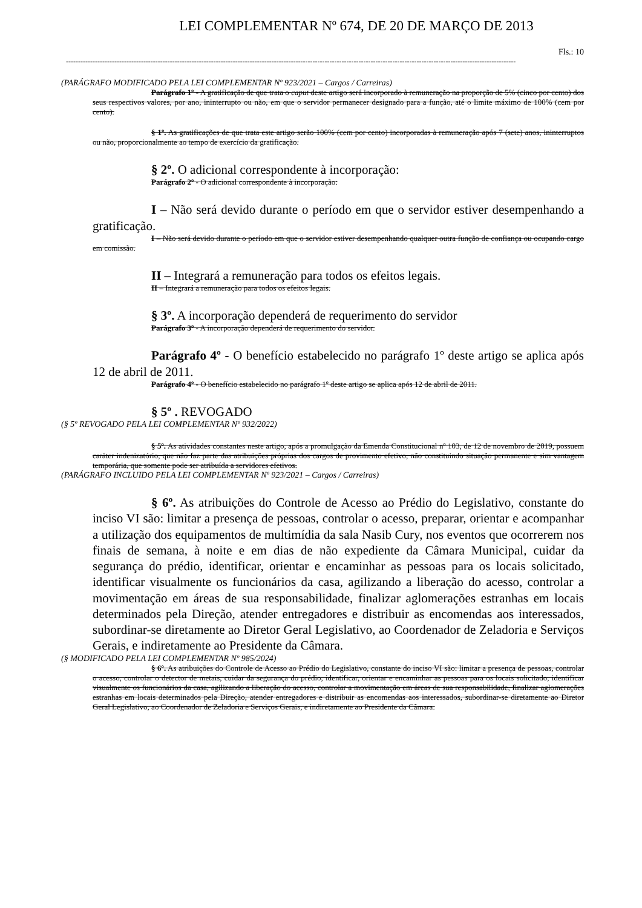LEI COMPLEMENTAR Nº 674, DE 20 DE MARÇO DE 2013
Fls.: 10
------------------------------------------------------------------------------------------------------------------------------------------------------------------------------------------
(PARÁGRAFO MODIFICADO PELA LEI COMPLEMENTAR Nº 923/2021 – Cargos / Carreiras)
Parágrafo 1º - A gratificação de que trata o caput deste artigo será incorporado à remuneração na proporção de 5% (cinco por cento) dos seus respectivos valores, por ano, ininterrupto ou não, em que o servidor permanecer designado para a função, até o limite máximo de 100% (cem por cento).
§ 1º. As gratificações de que trata este artigo serão 100% (cem por cento) incorporadas à remuneração após 7 (sete) anos, ininterruptos ou não, proporcionalmente ao tempo de exercício da gratificação.
§ 2º. O adicional correspondente à incorporação:
Parágrafo 2º - O adicional correspondente à incorporação:
I – Não será devido durante o período em que o servidor estiver desempenhando a gratificação.
I – Não será devido durante o período em que o servidor estiver desempenhando qualquer outra função de confiança ou ocupando cargo em comissão.
II – Integrará a remuneração para todos os efeitos legais.
II – Integrará a remuneração para todos os efeitos legais.
§ 3º. A incorporação dependerá de requerimento do servidor
Parágrafo 3º - A incorporação dependerá de requerimento do servidor.
Parágrafo 4º - O benefício estabelecido no parágrafo 1º deste artigo se aplica após 12 de abril de 2011.
Parágrafo 4º - O benefício estabelecido no parágrafo 1º deste artigo se aplica após 12 de abril de 2011.
§ 5º . REVOGADO
(§ 5º REVOGADO PELA LEI COMPLEMENTAR Nº 932/2022)
§ 5º. As atividades constantes neste artigo, após a promulgação da Emenda Constitucional nº 103, de 12 de novembro de 2019, possuem caráter indenizatório, que não faz parte das atribuições próprias dos cargos de provimento efetivo, não constituindo situação permanente e sim vantagem temporária, que somente pode ser atribuída a servidores efetivos.
(PARÁGRAFO INCLUIDO PELA LEI COMPLEMENTAR Nº 923/2021 – Cargos / Carreiras)
§ 6º. As atribuições do Controle de Acesso ao Prédio do Legislativo, constante do inciso VI são: limitar a presença de pessoas, controlar o acesso, preparar, orientar e acompanhar a utilização dos equipamentos de multimídia da sala Nasib Cury, nos eventos que ocorrerem nos finais de semana, à noite e em dias de não expediente da Câmara Municipal, cuidar da segurança do prédio, identificar, orientar e encaminhar as pessoas para os locais solicitado, identificar visualmente os funcionários da casa, agilizando a liberação do acesso, controlar a movimentação em áreas de sua responsabilidade, finalizar aglomerações estranhas em locais determinados pela Direção, atender entregadores e distribuir as encomendas aos interessados, subordinar-se diretamente ao Diretor Geral Legislativo, ao Coordenador de Zeladoria e Serviços Gerais, e indiretamente ao Presidente da Câmara.
(§ MODIFICADO PELA LEI COMPLEMENTAR Nº 985/2024)
§ 6º. As atribuições do Controle de Acesso ao Prédio do Legislativo, constante do inciso VI são: limitar a presença de pessoas, controlar o acesso, controlar o detector de metais, cuidar da segurança do prédio, identificar, orientar e encaminhar as pessoas para os locais solicitado, identificar visualmente os funcionários da casa, agilizando a liberação do acesso, controlar a movimentação em áreas de sua responsabilidade, finalizar aglomerações estranhas em locais determinados pela Direção, atender entregadores e distribuir as encomendas aos interessados, subordinar-se diretamente ao Diretor Geral Legislativo, ao Coordenador de Zeladoria e Serviços Gerais, e indiretamente ao Presidente da Câmara.